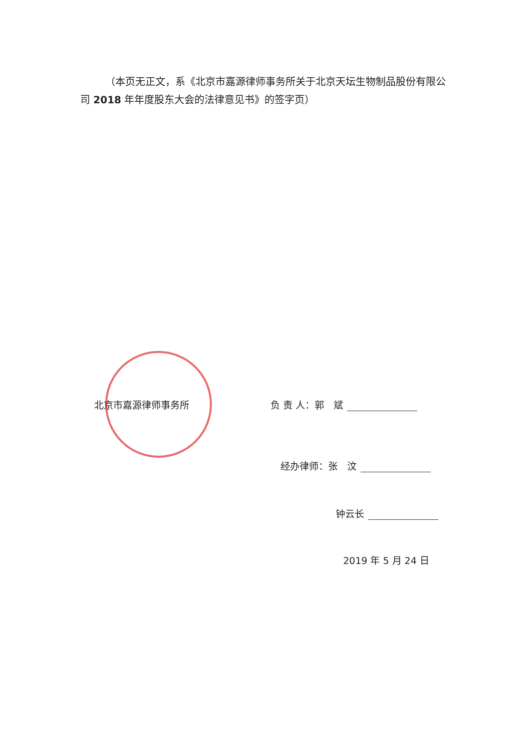（本页无正文，系《北京市嘉源律师事务所关于北京天坛生物制品股份有限公司 2018 年年度股东大会的法律意见书》的签字页）
北京市嘉源律师事务所 负 责 人：郭　斌
经办律师：张　汶
钟云长
2019 年 5 月 24 日